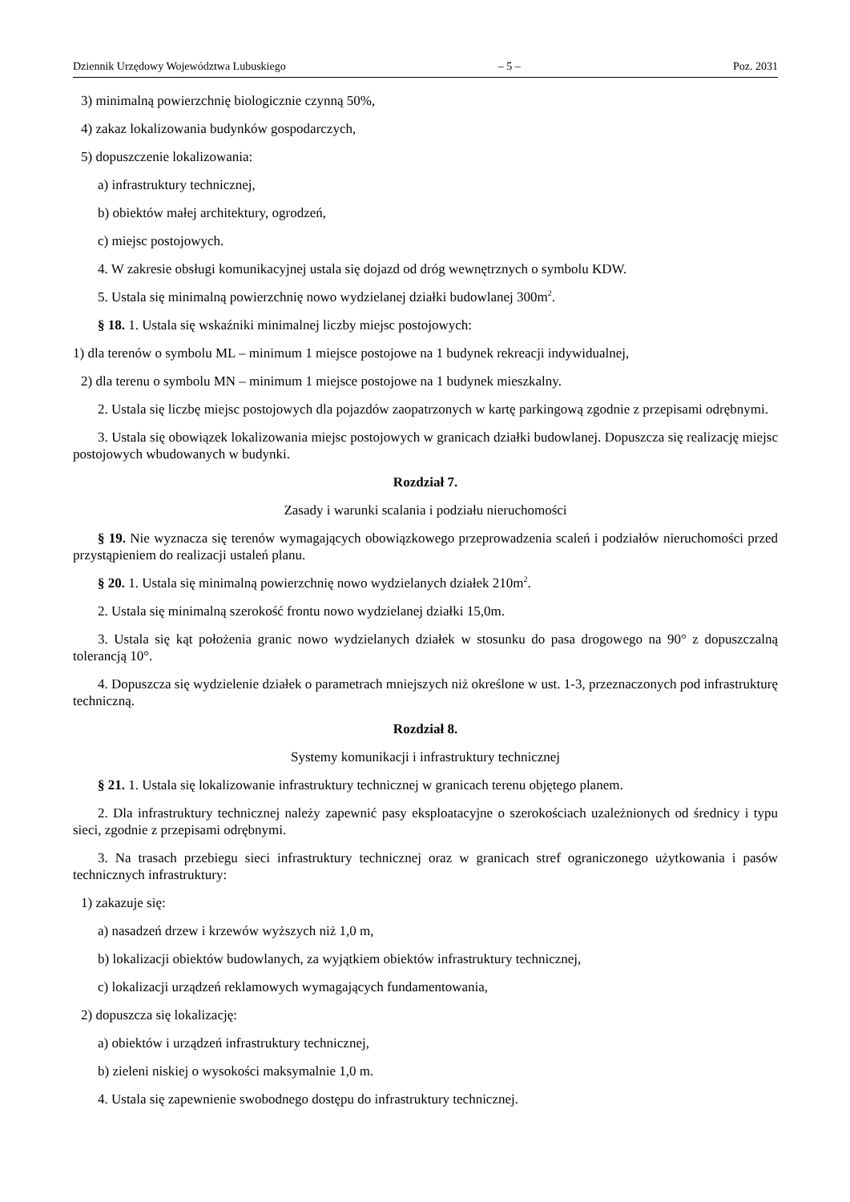Dziennik Urzędowy Województwa Lubuskiego – 5 – Poz. 2031
3) minimalną powierzchnię biologicznie czynną 50%,
4) zakaz lokalizowania budynków gospodarczych,
5) dopuszczenie lokalizowania:
a) infrastruktury technicznej,
b) obiektów małej architektury, ogrodzeń,
c) miejsc postojowych.
4. W zakresie obsługi komunikacyjnej ustala się dojazd od dróg wewnętrznych o symbolu KDW.
5. Ustala się minimalną powierzchnię nowo wydzielanej działki budowlanej 300m<sup>2</sup>.
§ 18. 1. Ustala się wskaźniki minimalnej liczby miejsc postojowych:
1) dla terenów o symbolu ML – minimum 1 miejsce postojowe na 1 budynek rekreacji indywidualnej,
2) dla terenu o symbolu MN – minimum 1 miejsce postojowe na 1 budynek mieszkalny.
2. Ustala się liczbę miejsc postojowych dla pojazdów zaopatrzonych w kartę parkingową zgodnie z przepisami odrębnymi.
3. Ustala się obowiązek lokalizowania miejsc postojowych w granicach działki budowlanej. Dopuszcza się realizację miejsc postojowych wbudowanych w budynki.
Rozdział 7.
Zasady i warunki scalania i podziału nieruchomości
§ 19. Nie wyznacza się terenów wymagających obowiązkowego przeprowadzenia scaleń i podziałów nieruchomości przed przystąpieniem do realizacji ustaleń planu.
§ 20. 1. Ustala się minimalną powierzchnię nowo wydzielanych działek 210m<sup>2</sup>.
2. Ustala się minimalną szerokość frontu nowo wydzielanej działki 15,0m.
3. Ustala się kąt położenia granic nowo wydzielanych działek w stosunku do pasa drogowego na 90° z dopuszczalną tolerancją 10°.
4. Dopuszcza się wydzielenie działek o parametrach mniejszych niż określone w ust. 1-3, przeznaczonych pod infrastrukturę techniczną.
Rozdział 8.
Systemy komunikacji i infrastruktury technicznej
§ 21. 1. Ustala się lokalizowanie infrastruktury technicznej w granicach terenu objętego planem.
2. Dla infrastruktury technicznej należy zapewnić pasy eksploatacyjne o szerokościach uzależnionych od średnicy i typu sieci, zgodnie z przepisami odrębnymi.
3. Na trasach przebiegu sieci infrastruktury technicznej oraz w granicach stref ograniczonego użytkowania i pasów technicznych infrastruktury:
1) zakazuje się:
a) nasadzeń drzew i krzewów wyższych niż 1,0 m,
b) lokalizacji obiektów budowlanych, za wyjątkiem obiektów infrastruktury technicznej,
c) lokalizacji urządzeń reklamowych wymagających fundamentowania,
2) dopuszcza się lokalizację:
a) obiektów i urządzeń infrastruktury technicznej,
b) zieleni niskiej o wysokości maksymalnie 1,0 m.
4. Ustala się zapewnienie swobodnego dostępu do infrastruktury technicznej.